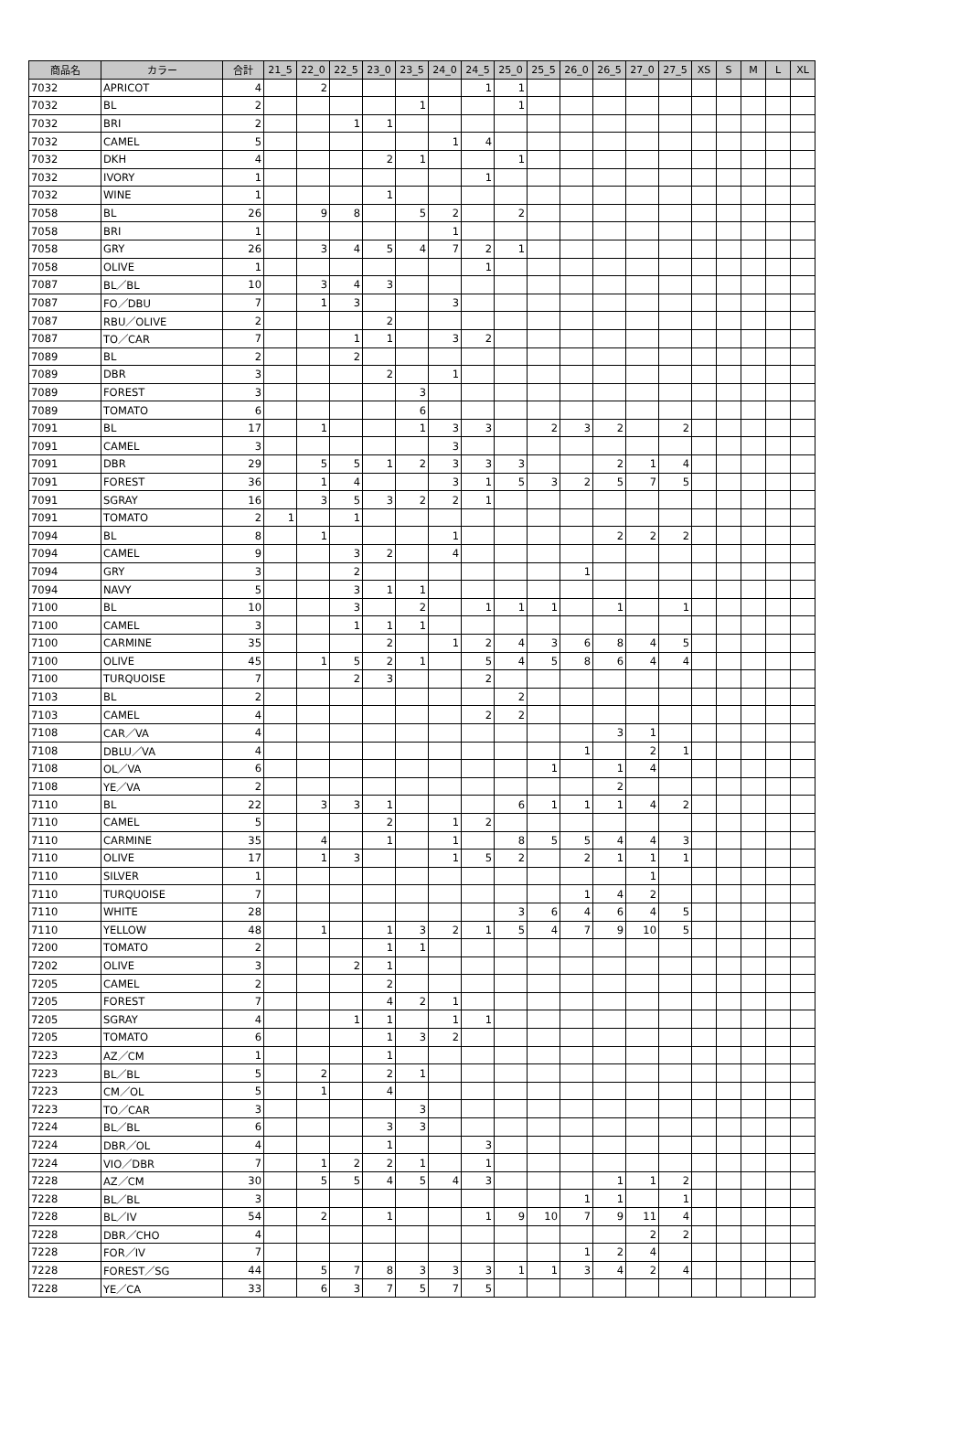| 商品名 | カラー | 合計 | 21_5 | 22_0 | 22_5 | 23_0 | 23_5 | 24_0 | 24_5 | 25_0 | 25_5 | 26_0 | 26_5 | 27_0 | 27_5 | XS | S | M | L | XL |
| --- | --- | --- | --- | --- | --- | --- | --- | --- | --- | --- | --- | --- | --- | --- | --- | --- | --- | --- | --- | --- |
| 7032 | APRICOT | 4 | | 2 | | | | | 1 | 1 | | | | | | | | | | |
| 7032 | BL | 2 | | | | | 1 | | | 1 | | | | | | | | | | |
| 7032 | BRI | 2 | | | 1 | 1 | | | | | | | | | | | | | | |
| 7032 | CAMEL | 5 | | | | | | 1 | 4 | | | | | | | | | | | |
| 7032 | DKH | 4 | | | | 2 | 1 | | | 1 | | | | | | | | | | |
| 7032 | IVORY | 1 | | | | | | | 1 | | | | | | | | | | | |
| 7032 | WINE | 1 | | | | 1 | | | | | | | | | | | | | | |
| 7058 | BL | 26 | | 9 | 8 | | 5 | 2 | | 2 | | | | | | | | | | |
| 7058 | BRI | 1 | | | | | | 1 | | | | | | | | | | | | |
| 7058 | GRY | 26 | | 3 | 4 | 5 | 4 | 7 | 2 | 1 | | | | | | | | | | |
| 7058 | OLIVE | 1 | | | | | | | 1 | | | | | | | | | | | |
| 7087 | BL／BL | 10 | | 3 | 4 | 3 | | | | | | | | | | | | | | |
| 7087 | FO／DBU | 7 | | 1 | 3 | | | 3 | | | | | | | | | | | | |
| 7087 | RBU／OLIVE | 2 | | | | 2 | | | | | | | | | | | | | | |
| 7087 | TO／CAR | 7 | | | 1 | 1 | | 3 | 2 | | | | | | | | | | | |
| 7089 | BL | 2 | | | 2 | | | | | | | | | | | | | | | |
| 7089 | DBR | 3 | | | | 2 | | 1 | | | | | | | | | | | | |
| 7089 | FOREST | 3 | | | | | 3 | | | | | | | | | | | | | |
| 7089 | TOMATO | 6 | | | | | 6 | | | | | | | | | | | | | |
| 7091 | BL | 17 | | 1 | | | 1 | 3 | 3 | | 2 | 3 | 2 | | 2 | | | | | |
| 7091 | CAMEL | 3 | | | | | | 3 | | | | | | | | | | | | |
| 7091 | DBR | 29 | | 5 | 5 | 1 | 2 | 3 | 3 | 3 | | | 2 | 1 | 4 | | | | | |
| 7091 | FOREST | 36 | | 1 | 4 | | | 3 | 1 | 5 | 3 | 2 | 5 | 7 | 5 | | | | | |
| 7091 | SGRAY | 16 | | 3 | 5 | 3 | 2 | 2 | 1 | | | | | | | | | | | |
| 7091 | TOMATO | 2 | 1 | | 1 | | | | | | | | | | | | | | | |
| 7094 | BL | 8 | | 1 | | | | 1 | | | | | 2 | 2 | 2 | | | | | |
| 7094 | CAMEL | 9 | | | 3 | 2 | | 4 | | | | | | | | | | | | |
| 7094 | GRY | 3 | | | 2 | | | | | | | 1 | | | | | | | | |
| 7094 | NAVY | 5 | | | 3 | 1 | 1 | | | | | | | | | | | | | |
| 7100 | BL | 10 | | | 3 | | 2 | | 1 | 1 | 1 | | 1 | | 1 | | | | | |
| 7100 | CAMEL | 3 | | | 1 | 1 | 1 | | | | | | | | | | | | | |
| 7100 | CARMINE | 35 | | | | 2 | | 1 | 2 | 4 | 3 | 6 | 8 | 4 | 5 | | | | | |
| 7100 | OLIVE | 45 | | 1 | 5 | 2 | 1 | | 5 | 4 | 5 | 8 | 6 | 4 | 4 | | | | | |
| 7100 | TURQUOISE | 7 | | | 2 | 3 | | | 2 | | | | | | | | | | | |
| 7103 | BL | 2 | | | | | | | | 2 | | | | | | | | | | |
| 7103 | CAMEL | 4 | | | | | | | 2 | 2 | | | | | | | | | | |
| 7108 | CAR／VA | 4 | | | | | | | | | | | 3 | 1 | | | | | | |
| 7108 | DBLU／VA | 4 | | | | | | | | | | 1 | | 2 | 1 | | | | | |
| 7108 | OL／VA | 6 | | | | | | | | | 1 | | 1 | 4 | | | | | | |
| 7108 | YE／VA | 2 | | | | | | | | | | | 2 | | | | | | | |
| 7110 | BL | 22 | | 3 | 3 | 1 | | | | 6 | 1 | 1 | 1 | 4 | 2 | | | | | |
| 7110 | CAMEL | 5 | | | | 2 | | 1 | 2 | | | | | | | | | | | |
| 7110 | CARMINE | 35 | | 4 | | 1 | | 1 | | 8 | 5 | 5 | 4 | 4 | 3 | | | | | |
| 7110 | OLIVE | 17 | | 1 | 3 | | | 1 | 5 | 2 | | 2 | 1 | 1 | 1 | | | | | |
| 7110 | SILVER | 1 | | | | | | | | | | | | 1 | | | | | | |
| 7110 | TURQUOISE | 7 | | | | | | | | | | 1 | 4 | 2 | | | | | | |
| 7110 | WHITE | 28 | | | | | | | | 3 | 6 | 4 | 6 | 4 | 5 | | | | | |
| 7110 | YELLOW | 48 | | 1 | | 1 | 3 | 2 | 1 | 5 | 4 | 7 | 9 | 10 | 5 | | | | | |
| 7200 | TOMATO | 2 | | | | 1 | 1 | | | | | | | | | | | | | |
| 7202 | OLIVE | 3 | | | 2 | 1 | | | | | | | | | | | | | | |
| 7205 | CAMEL | 2 | | | | 2 | | | | | | | | | | | | | | |
| 7205 | FOREST | 7 | | | | 4 | 2 | 1 | | | | | | | | | | | | |
| 7205 | SGRAY | 4 | | | 1 | 1 | | 1 | 1 | | | | | | | | | | | |
| 7205 | TOMATO | 6 | | | | 1 | 3 | 2 | | | | | | | | | | | | |
| 7223 | AZ／CM | 1 | | | | 1 | | | | | | | | | | | | | | |
| 7223 | BL／BL | 5 | | 2 | | 2 | 1 | | | | | | | | | | | | | |
| 7223 | CM／OL | 5 | | 1 | | 4 | | | | | | | | | | | | | | |
| 7223 | TO／CAR | 3 | | | | | 3 | | | | | | | | | | | | | |
| 7224 | BL／BL | 6 | | | | 3 | 3 | | | | | | | | | | | | | |
| 7224 | DBR／OL | 4 | | | | 1 | | | 3 | | | | | | | | | | | |
| 7224 | VIO／DBR | 7 | | 1 | 2 | 2 | 1 | | 1 | | | | | | | | | | | |
| 7228 | AZ／CM | 30 | | 5 | 5 | 4 | 5 | 4 | 3 | | | | 1 | 1 | 2 | | | | | |
| 7228 | BL／BL | 3 | | | | | | | | | | 1 | 1 | | 1 | | | | | |
| 7228 | BL／IV | 54 | | 2 | | 1 | | | 1 | 9 | 10 | 7 | 9 | 11 | 4 | | | | | |
| 7228 | DBR／CHO | 4 | | | | | | | | | | | | 2 | 2 | | | | | |
| 7228 | FOR／IV | 7 | | | | | | | | | | 1 | 2 | 4 | | | | | | |
| 7228 | FOREST／SG | 44 | | 5 | 7 | 8 | 3 | 3 | 3 | 1 | 1 | 3 | 4 | 2 | 4 | | | | | |
| 7228 | YE／CA | 33 | | 6 | 3 | 7 | 5 | 7 | 5 | | | | | | | | | | | |